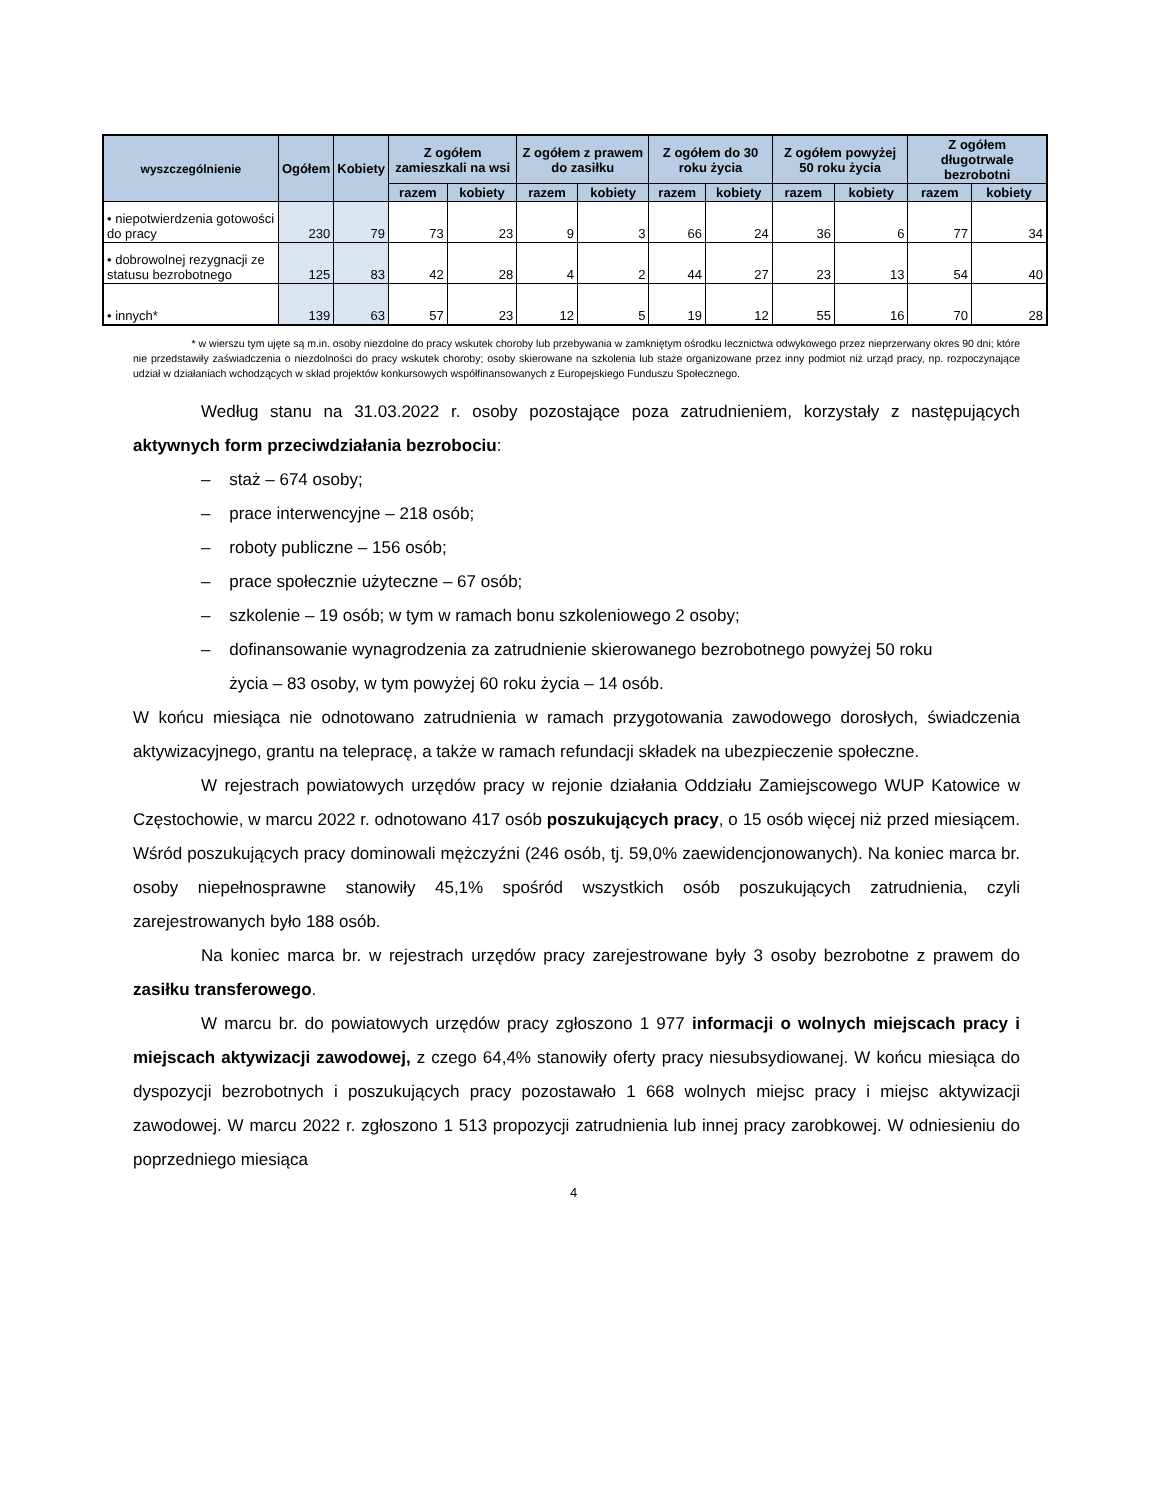| wyszczególnienie | Ogółem | Kobiety | Z ogółem zamieszkali na wsi | | Z ogółem z prawem do zasiłku | | Z ogółem do 30 roku życia | | Z ogółem powyżej 50 roku życia | | Z ogółem długotrwale bezrobotni | |
| --- | --- | --- | --- | --- | --- | --- | --- | --- | --- | --- | --- | --- |
| | | | razem | kobiety | razem | kobiety | razem | kobiety | razem | kobiety | razem | kobiety |
| • niepotwierdzenia gotowości do pracy | 230 | 79 | 73 | 23 | 9 | 3 | 66 | 24 | 36 | 6 | 77 | 34 |
| • dobrowolnej rezygnacji ze statusu bezrobotnego | 125 | 83 | 42 | 28 | 4 | 2 | 44 | 27 | 23 | 13 | 54 | 40 |
| • innych* | 139 | 63 | 57 | 23 | 12 | 5 | 19 | 12 | 55 | 16 | 70 | 28 |
* w wierszu tym ujęte są m.in. osoby niezdolne do pracy wskutek choroby lub przebywania w zamkniętym ośrodku lecznictwa odwykowego przez nieprzerwany okres 90 dni; które nie przedstawiły zaświadczenia o niezdolności do pracy wskutek choroby; osoby skierowane na szkolenia lub staże organizowane przez inny podmiot niż urząd pracy, np. rozpoczynające udział w działaniach wchodzących w skład projektów konkursowych współfinansowanych z Europejskiego Funduszu Społecznego.
Według stanu na 31.03.2022 r. osoby pozostające poza zatrudnieniem, korzystały z następujących aktywnych form przeciwdziałania bezrobociu:
– staż – 674 osoby;
– prace interwencyjne – 218 osób;
– roboty publiczne – 156 osób;
– prace społecznie użyteczne – 67 osób;
– szkolenie – 19 osób; w tym w ramach bonu szkoleniowego 2 osoby;
– dofinansowanie wynagrodzenia za zatrudnienie skierowanego bezrobotnego powyżej 50 roku
życia – 83 osoby, w tym powyżej 60 roku życia – 14 osób.
W końcu miesiąca nie odnotowano zatrudnienia w ramach przygotowania zawodowego dorosłych, świadczenia aktywizacyjnego, grantu na telepracę, a także w ramach refundacji składek na ubezpieczenie społeczne.
W rejestrach powiatowych urzędów pracy w rejonie działania Oddziału Zamiejscowego WUP Katowice w Częstochowie, w marcu 2022 r. odnotowano 417 osób poszukujących pracy, o 15 osób więcej niż przed miesiącem. Wśród poszukujących pracy dominowali mężczyźni (246 osób, tj. 59,0% zaewidencjonowanych). Na koniec marca br. osoby niepełnosprawne stanowiły 45,1% spośród wszystkich osób poszukujących zatrudnienia, czyli zarejestrowanych było 188 osób.
Na koniec marca br. w rejestrach urzędów pracy zarejestrowane były 3 osoby bezrobotne z prawem do zasiłku transferowego.
W marcu br. do powiatowych urzędów pracy zgłoszono 1 977 informacji o wolnych miejscach pracy i miejscach aktywizacji zawodowej, z czego 64,4% stanowiły oferty pracy niesubsydiowanej. W końcu miesiąca do dyspozycji bezrobotnych i poszukujących pracy pozostawało 1 668 wolnych miejsc pracy i miejsc aktywizacji zawodowej. W marcu 2022 r. zgłoszono 1 513 propozycji zatrudnienia lub innej pracy zarobkowej. W odniesieniu do poprzedniego miesiąca
4